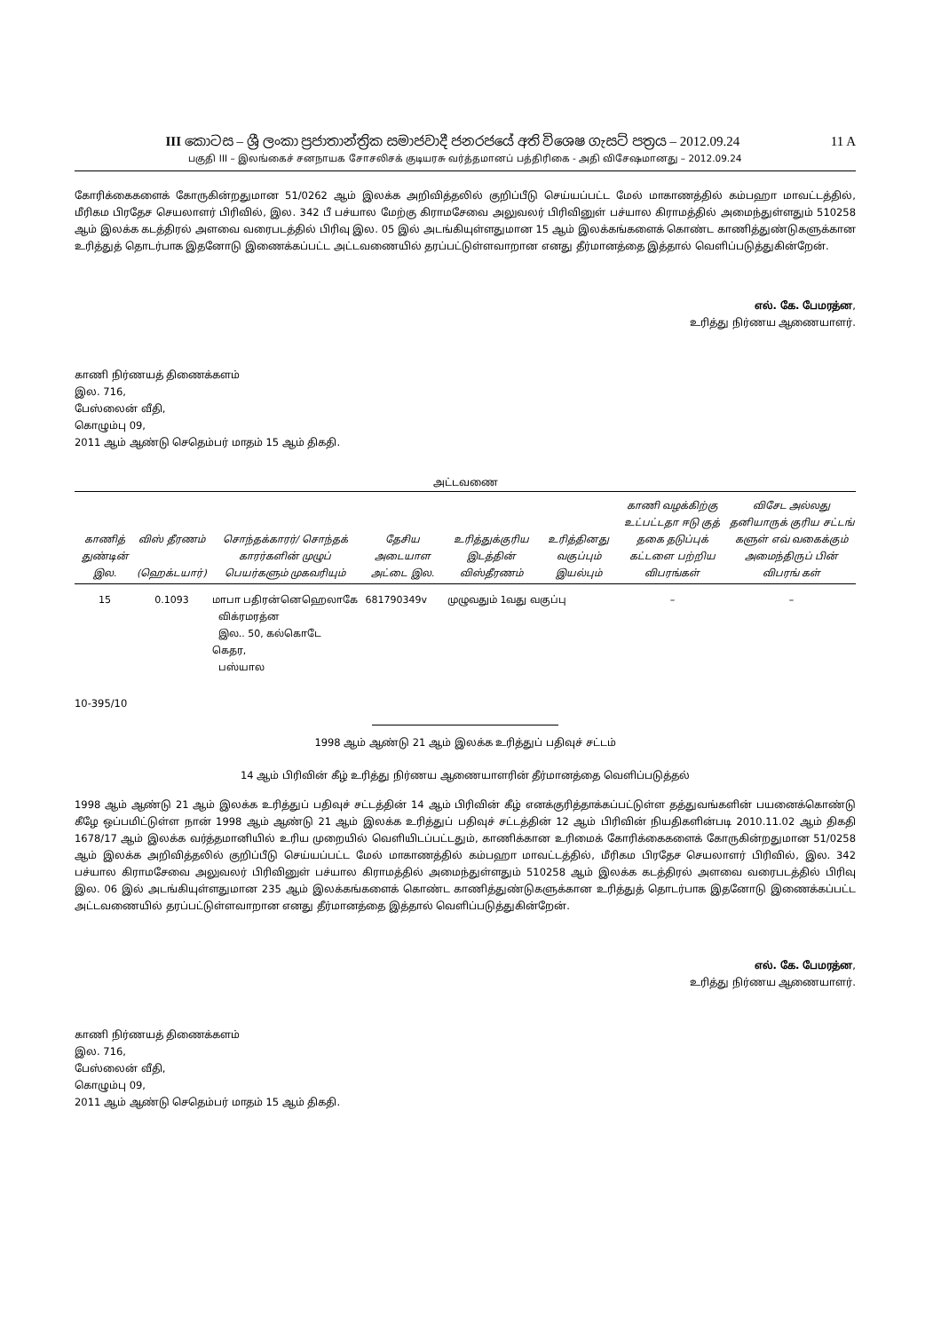11 A III කොටස – ශ්‍රී ලංකා ප්‍රජාතාන්ත්‍රික සමාජවාදී ජනරජයේ අති විශෙෂ ගැසට් පත්‍රය – 2012.09.24
பகுதி III – இலங்கைச் சனநாயக சோசலிசக் குடியரசு வர்த்தமானப் பத்திரிகை - அதி விசேஷமானது – 2012.09.24
கோரிக்கைகளைக் கோருகின்றதுமான 51/0262 ஆம் இலக்க அறிவித்தலில் குறிப்பீடு செய்யப்பட்ட மேல் மாகாணத்தில் கம்பஹா மாவட்டத்தில், மீரிகம பிரதேச செயலாளர் பிரிவில், இல. 342 பீ பச்யால மேற்கு கிராமசேவை அலுவலர் பிரிவினுள் பச்யால கிராமத்தில் அமைந்துள்ளதும் 510258 ஆம் இலக்க கடத்திரல் அளவை வரைபடத்தில் பிரிவு இல. 05 இல் அடங்கியுள்ளதுமான 15 ஆம் இலக்கங்களைக் கொண்ட காணித்துண்டுகளுக்கான உரித்துத் தொடர்பாக இதனோடு இணைக்கப்பட்ட அட்டவணையில் தரப்பட்டுள்ளவாறான எனது தீர்மானத்தை இத்தால் வெளிப்படுத்துகின்றேன்.
எல். கே. பேமரத்ன,
உரித்து நிர்ணய ஆணையாளர்.
காணி நிர்ணயத் திணைக்களம்
இல. 716,
பேஸ்லைன் வீதி,
கொழும்பு 09,
2011 ஆம் ஆண்டு செதெம்பர் மாதம் 15 ஆம் திகதி.
அட்டவணை
| காணித் துண்டின் இல. | விஸ் தீரணம் (ஹெக்டயார்) | சொந்தக்காரர்/ சொந்தக் காரர்களின் முழுப் பெயர்களும் முகவரியும் | தேசிய அடையாள அட்டை இல. | உரித்துக்குரிய இடத்தின் விஸ்தீரணம் | உரித்தினது வகுப்பும் இயல்பும் | காணி வழக்கிற்கு உட்பட்டதா ஈடு குத் தகை தடுப்புக் கட்டளை பற்றிய விபரங்கள் | விசேட அல்லது தனியாருக் குரிய சட்டங் களுள் எவ் வகைக்கும் அமைந்திருப் பின் விபரங் கள் |
| --- | --- | --- | --- | --- | --- | --- | --- |
| 15 | 0.1093 | மாபா பதிரன்னெஹெலாகே விக்ரமரத்ன இல.. 50, கல்கொடே கெதர, பஸ்யால | 681790349v | முழுவதும் 1வது வகுப்பு | | – | – |
10-395/10
1998 ஆம் ஆண்டு 21 ஆம் இலக்க உரித்துப் பதிவுச் சட்டம்
14 ஆம் பிரிவின் கீழ் உரித்து நிர்ணய ஆணையாளரின் தீர்மானத்தை வெளிப்படுத்தல்
1998 ஆம் ஆண்டு 21 ஆம் இலக்க உரித்துப் பதிவுச் சட்டத்தின் 14 ஆம் பிரிவின் கீழ் எனக்குரித்தாக்கப்பட்டுள்ள தத்துவங்களின் பயனைக்கொண்டு கீழே ஒப்பமிட்டுள்ள நான் 1998 ஆம் ஆண்டு 21 ஆம் இலக்க உரித்துப் பதிவுச் சட்டத்தின் 12 ஆம் பிரிவின் நியதிகளின்படி 2010.11.02 ஆம் திகதி 1678/17 ஆம் இலக்க வர்த்தமானியில் உரிய முறையில் வெளியிடப்பட்டதும், காணிக்கான உரிமைக் கோரிக்கைகளைக் கோருகின்றதுமான 51/0258 ஆம் இலக்க அறிவித்தலில் குறிப்பீடு செய்யப்பட்ட மேல் மாகாணத்தில் கம்பஹா மாவட்டத்தில், மீரிகம பிரதேச செயலாளர் பிரிவில், இல. 342 பச்யால கிராமசேவை அலுவலர் பிரிவினுள் பச்யால கிராமத்தில் அமைந்துள்ளதும் 510258 ஆம் இலக்க கடத்திரல் அளவை வரைபடத்தில் பிரிவு இல. 06 இல் அடங்கியுள்ளதுமான 235 ஆம் இலக்கங்களைக் கொண்ட காணித்துண்டுகளுக்கான உரித்துத் தொடர்பாக இதனோடு இணைக்கப்பட்ட அட்டவணையில் தரப்பட்டுள்ளவாறான எனது தீர்மானத்தை இத்தால் வெளிப்படுத்துகின்றேன்.
எல். கே. பேமரத்ன,
உரித்து நிர்ணய ஆணையாளர்.
காணி நிர்ணயத் திணைக்களம்
இல. 716,
பேஸ்லைன் வீதி,
கொழும்பு 09,
2011 ஆம் ஆண்டு செதெம்பர் மாதம் 15 ஆம் திகதி.